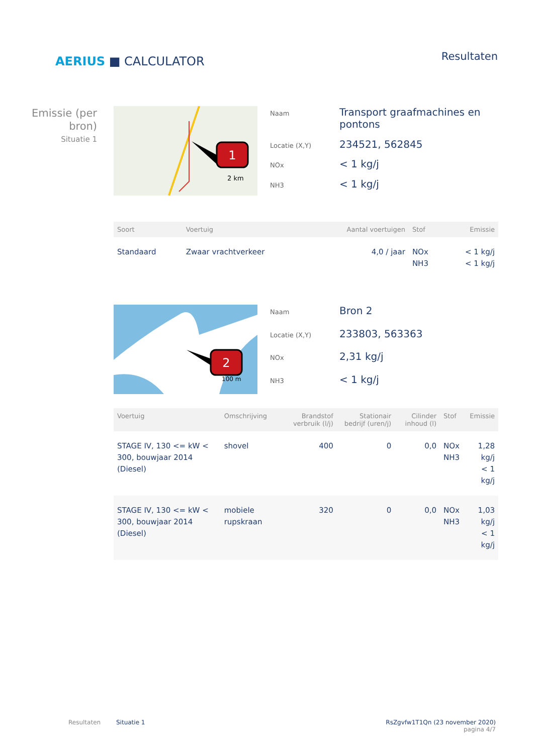AERIUS ■ CALCULATOR
Resultaten
Emissie (per bron)
Situatie 1
1
2 km
Naam Transport graafmachines en pontons Locatie (X,Y) 234521, 562845 NOx < 1 kg/j NH3 < 1 kg/j
| Soort | Voertuig | Aantal voertuigen | Stof | Emissie |
| --- | --- | --- | --- | --- |
| Standaard | Zwaar vrachtverkeer | 4,0 / jaar | NOx NH3 | < 1 kg/j < 1 kg/j |
2
100 m
Naam Bron 2 Locatie (X,Y) 233803, 563363 NOx 2,31 kg/j NH3 < 1 kg/j
| Voertuig | Omschrijving | Brandstof verbruik (l/j) | Stationair bedrijf (uren/j) | Cilinder inhoud (l) | Stof | Emissie |
| --- | --- | --- | --- | --- | --- | --- |
| STAGE IV, 130 <= kW < 300, bouwjaar 2014 (Diesel) | shovel | 400 | 0 | 0,0 | NOx NH3 | 1,28 kg/j < 1 kg/j |
| STAGE IV, 130 <= kW < 300, bouwjaar 2014 (Diesel) | mobiele rupskraan | 320 | 0 | 0,0 | NOx NH3 | 1,03 kg/j < 1 kg/j |
Resultaten Situatie 1 RsZgvfw1T1Qn (23 november 2020)
pagina 4/7